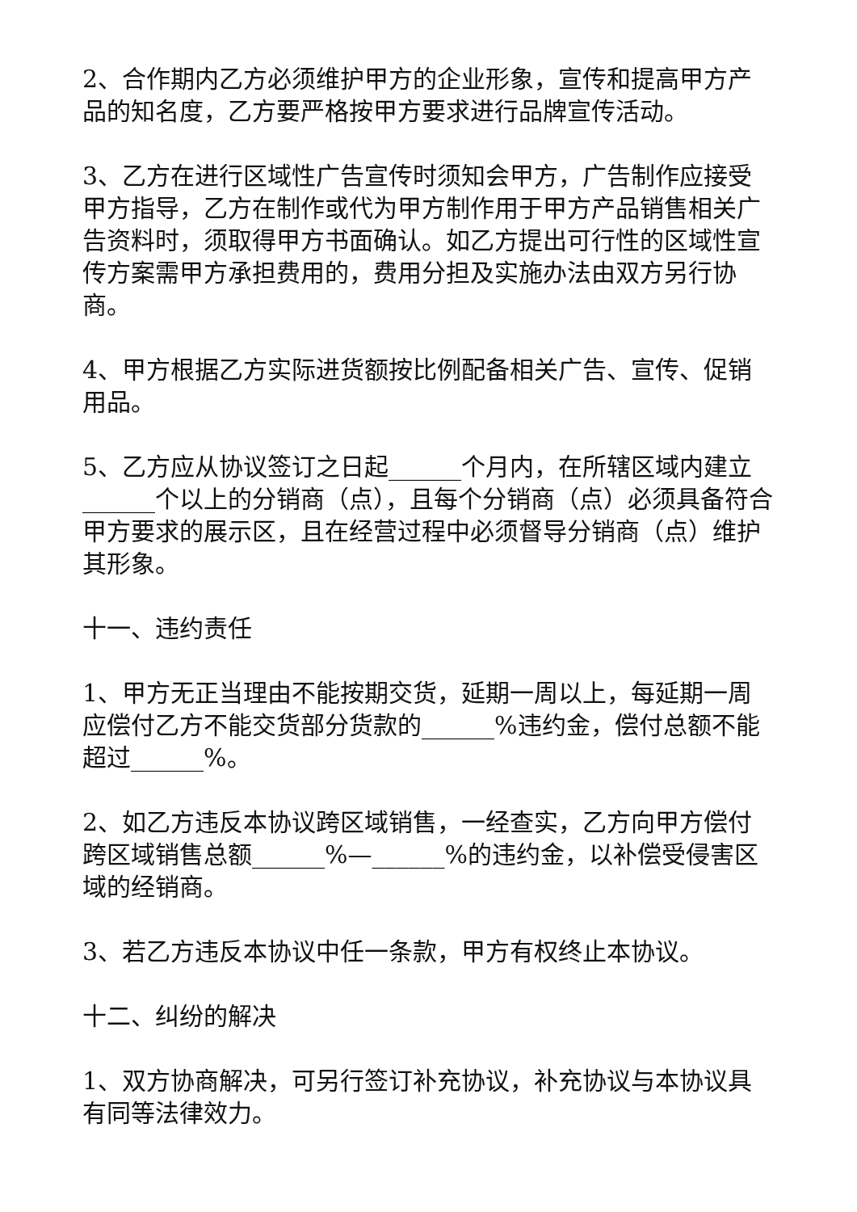2、合作期内乙方必须维护甲方的企业形象，宣传和提高甲方产品的知名度，乙方要严格按甲方要求进行品牌宣传活动。
3、乙方在进行区域性广告宣传时须知会甲方，广告制作应接受甲方指导，乙方在制作或代为甲方制作用于甲方产品销售相关广告资料时，须取得甲方书面确认。如乙方提出可行性的区域性宣传方案需甲方承担费用的，费用分担及实施办法由双方另行协商。
4、甲方根据乙方实际进货额按比例配备相关广告、宣传、促销用品。
5、乙方应从协议签订之日起______个月内，在所辖区域内建立______个以上的分销商（点），且每个分销商（点）必须具备符合甲方要求的展示区，且在经营过程中必须督导分销商（点）维护其形象。
十一、违约责任
1、甲方无正当理由不能按期交货，延期一周以上，每延期一周应偿付乙方不能交货部分货款的______%违约金，偿付总额不能超过______%。
2、如乙方违反本协议跨区域销售，一经查实，乙方向甲方偿付跨区域销售总额______%—______%的违约金，以补偿受侵害区域的经销商。
3、若乙方违反本协议中任一条款，甲方有权终止本协议。
十二、纠纷的解决
1、双方协商解决，可另行签订补充协议，补充协议与本协议具有同等法律效力。